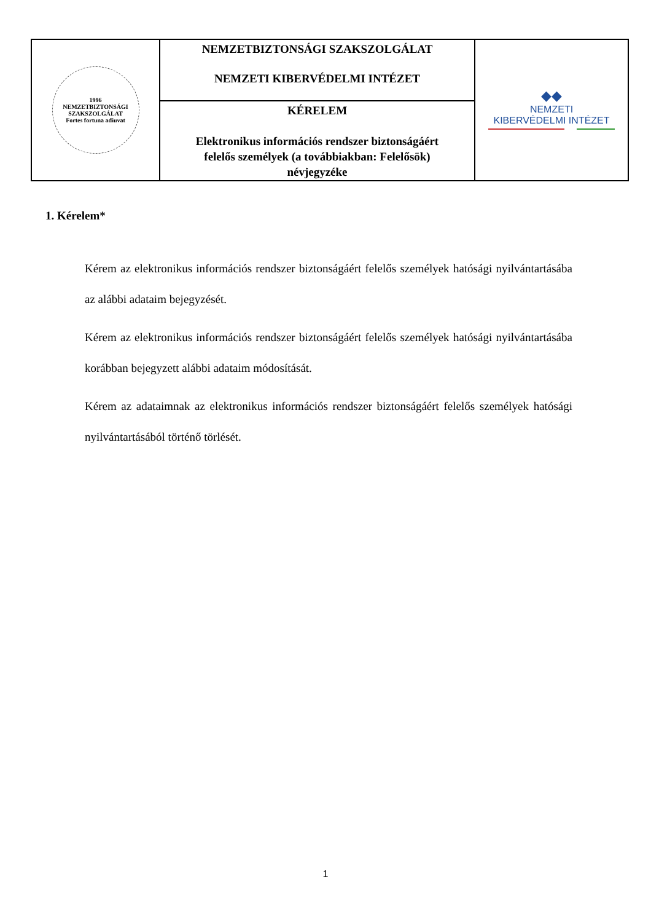| 1996 NEMZETBIZTONSÁGI SZAKSZOLGÁLAT Fortes fortuna adiuvat | NEMZETBIZTONSÁGI SZAKSZOLGÁLAT NEMZETI KIBERVÉDELMI INTÉZET | ◆◆ NEMZETI KIBERVÉDELMI INTÉZET |
| | KÉRELEM Elektronikus információs rendszer biztonságáért felelős személyek (a továbbiakban: Felelősök) névjegyzéke | |
1. Kérelem*
Kérem az elektronikus információs rendszer biztonságáért felelős személyek hatósági nyilvántartásába az alábbi adataim bejegyzését.
Kérem az elektronikus információs rendszer biztonságáért felelős személyek hatósági nyilvántartásába korábban bejegyzett alábbi adataim módosítását.
Kérem az adataimnak az elektronikus információs rendszer biztonságáért felelős személyek hatósági nyilvántartásából történő törlését.
1